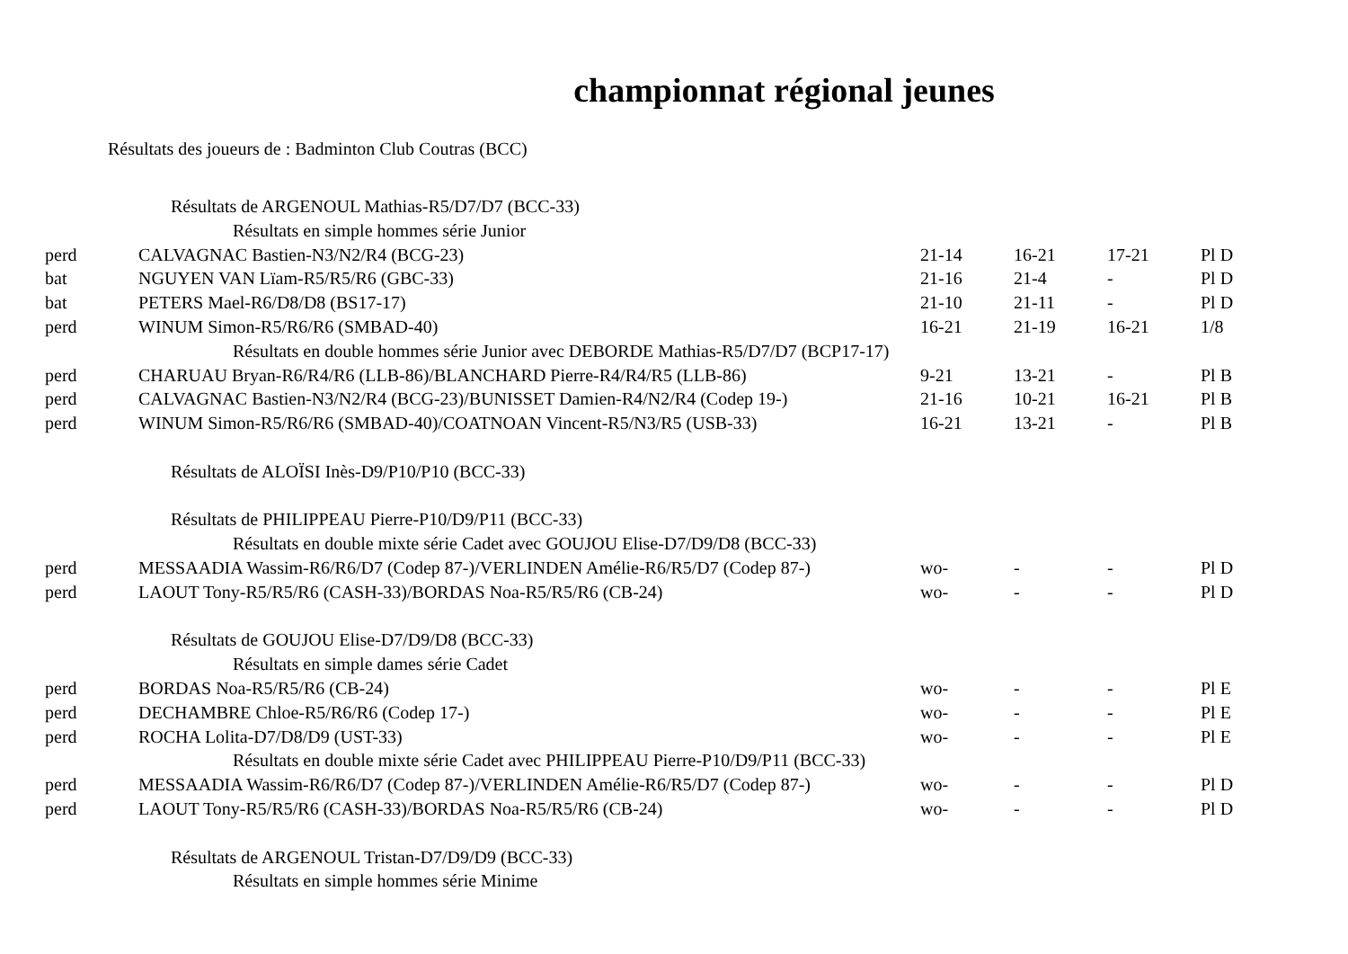championnat régional jeunes
Résultats des joueurs de : Badminton Club Coutras (BCC)
| Résultats de ARGENOUL Mathias-R5/D7/D7 (BCC-33) | | | | | |
| Résultats en simple hommes série Junior | | | | | |
| perd | CALVAGNAC Bastien-N3/N2/R4 (BCG-23) | 21-14 | 16-21 | 17-21 | Pl D |
| bat | NGUYEN VAN Lïam-R5/R5/R6 (GBC-33) | 21-16 | 21-4 | - | Pl D |
| bat | PETERS Mael-R6/D8/D8 (BS17-17) | 21-10 | 21-11 | - | Pl D |
| perd | WINUM Simon-R5/R6/R6 (SMBAD-40) | 16-21 | 21-19 | 16-21 | 1/8 |
| Résultats en double hommes série Junior avec DEBORDE Mathias-R5/D7/D7 (BCP17-17) | | | | | |
| perd | CHARUAU Bryan-R6/R4/R6 (LLB-86)/BLANCHARD Pierre-R4/R4/R5 (LLB-86) | 9-21 | 13-21 | - | Pl B |
| perd | CALVAGNAC Bastien-N3/N2/R4 (BCG-23)/BUNISSET Damien-R4/N2/R4 (Codep 19-) | 21-16 | 10-21 | 16-21 | Pl B |
| perd | WINUM Simon-R5/R6/R6 (SMBAD-40)/COATNOAN Vincent-R5/N3/R5 (USB-33) | 16-21 | 13-21 | - | Pl B |
| Résultats de ALOÏSI Inès-D9/P10/P10 (BCC-33) | | | | | |
| Résultats de PHILIPPEAU Pierre-P10/D9/P11 (BCC-33) | | | | | |
| Résultats en double mixte série Cadet avec GOUJOU Elise-D7/D9/D8 (BCC-33) | | | | | |
| perd | MESSAADIA Wassim-R6/R6/D7 (Codep 87-)/VERLINDEN Amélie-R6/R5/D7 (Codep 87-) | wo- | - | - | Pl D |
| perd | LAOUT Tony-R5/R5/R6 (CASH-33)/BORDAS Noa-R5/R5/R6 (CB-24) | wo- | - | - | Pl D |
| Résultats de GOUJOU Elise-D7/D9/D8 (BCC-33) | | | | | |
| Résultats en simple dames série Cadet | | | | | |
| perd | BORDAS Noa-R5/R5/R6 (CB-24) | wo- | - | - | Pl E |
| perd | DECHAMBRE Chloe-R5/R6/R6 (Codep 17-) | wo- | - | - | Pl E |
| perd | ROCHA Lolita-D7/D8/D9 (UST-33) | wo- | - | - | Pl E |
| Résultats en double mixte série Cadet avec PHILIPPEAU Pierre-P10/D9/P11 (BCC-33) | | | | | |
| perd | MESSAADIA Wassim-R6/R6/D7 (Codep 87-)/VERLINDEN Amélie-R6/R5/D7 (Codep 87-) | wo- | - | - | Pl D |
| perd | LAOUT Tony-R5/R5/R6 (CASH-33)/BORDAS Noa-R5/R5/R6 (CB-24) | wo- | - | - | Pl D |
| Résultats de ARGENOUL Tristan-D7/D9/D9 (BCC-33) | | | | | |
| Résultats en simple hommes série Minime | | | | | |